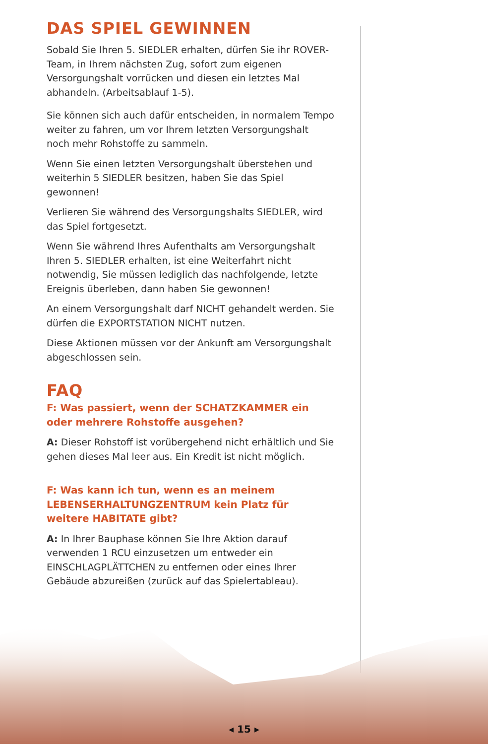DAS SPIEL GEWINNEN
Sobald Sie Ihren 5. SIEDLER erhalten, dürfen Sie ihr ROVER-Team, in Ihrem nächsten Zug, sofort zum eigenen Versorgungshalt vorrücken und diesen ein letztes Mal abhandeln. (Arbeitsablauf 1-5).
Sie können sich auch dafür entscheiden, in normalem Tempo weiter zu fahren, um vor Ihrem letzten Versorgungshalt noch mehr Rohstoffe zu sammeln.
Wenn Sie einen letzten Versorgungshalt überstehen und weiterhin 5 SIEDLER besitzen, haben Sie das Spiel gewonnen!
Verlieren Sie während des Versorgungshalts SIEDLER, wird das Spiel fortgesetzt.
Wenn Sie während Ihres Aufenthalts am Versorgungshalt Ihren 5. SIEDLER erhalten, ist eine Weiterfahrt nicht notwendig, Sie müssen lediglich das nachfolgende, letzte Ereignis überleben, dann haben Sie gewonnen!
An einem Versorgungshalt darf NICHT gehandelt werden. Sie dürfen die EXPORTSTATION NICHT nutzen.
Diese Aktionen müssen vor der Ankunft am Versorgungshalt abgeschlossen sein.
FAQ
F: Was passiert, wenn der SCHATZKAMMER ein oder mehrere Rohstoffe ausgehen?
A: Dieser Rohstoff ist vorübergehend nicht erhältlich und Sie gehen dieses Mal leer aus. Ein Kredit ist nicht möglich.
F: Was kann ich tun, wenn es an meinem LEBENSERHALTUNGZENTRUM kein Platz für weitere HABITATE gibt?
A: In Ihrer Bauphase können Sie Ihre Aktion darauf verwenden 1 RCU einzusetzen um entweder ein EINSCHLAGPLÄTTCHEN zu entfernen oder eines Ihrer Gebäude abzureißen (zurück auf das Spielertableau).
◂ 15 ▸